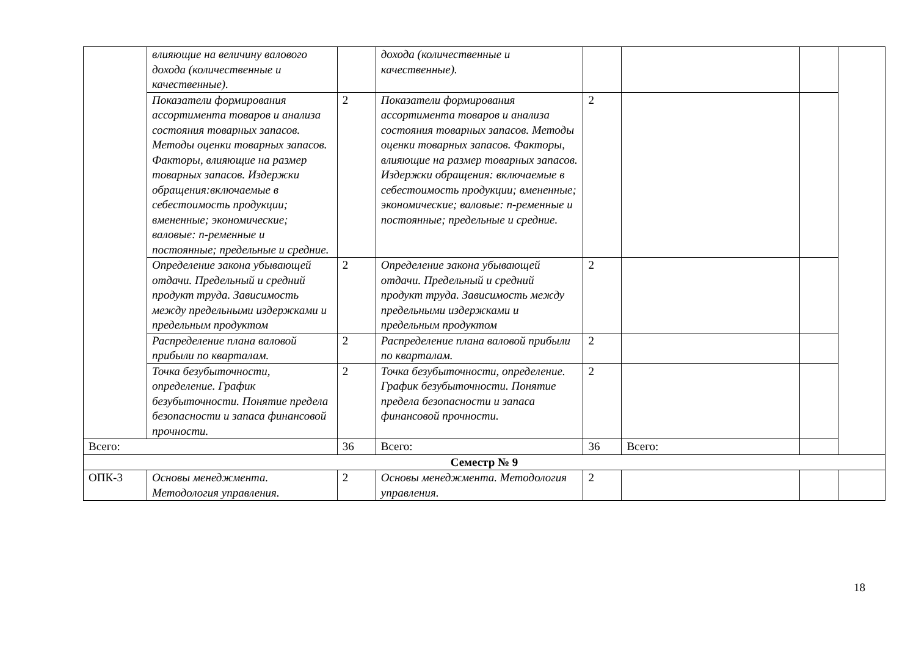| | влияющие на величину валового дохода (количественные и качественные). | | дохода (количественные и качественные). | | | | |
| | Показатели формирования ассортимента товаров и анализа состояния товарных запасов. Методы оценки товарных запасов. Факторы, влияющие на размер товарных запасов. Издержки обращения:включаемые в себестоимость продукции; вмененные; экономические; валовые: п-ременные и постоянные; предельные и средние. | 2 | Показатели формирования ассортимента товаров и анализа состояния товарных запасов. Методы оценки товарных запасов. Факторы, влияющие на размер товарных запасов. Издержки обращения: включаемые в себестоимость продукции; вмененные; экономические; валовые: п-ременные и постоянные; предельные и средние. | 2 | | | |
| | Определение закона убывающей отдачи. Предельный и средний продукт труда. Зависимость между предельными издержками и предельным продуктом | 2 | Определение закона убывающей отдачи. Предельный и средний продукт труда. Зависимость между предельными издержками и предельным продуктом | 2 | | | |
| | Распределение плана валовой прибыли по кварталам. | 2 | Распределение плана валовой прибыли по кварталам. | 2 | | | |
| | Точка безубыточности, определение. График безубыточности. Понятие предела безопасности и запаса финансовой прочности. | 2 | Точка безубыточности, определение. График безубыточности. Понятие предела безопасности и запаса финансовой прочности. | 2 | | | |
| Всего: | | 36 | Всего: | 36 | Всего: | | |
| Семестр № 9 | | | | | | | |
| ОПК-3 | Основы менеджмента. Методология управления. | 2 | Основы менеджмента. Методология управления. | 2 | | | |
18